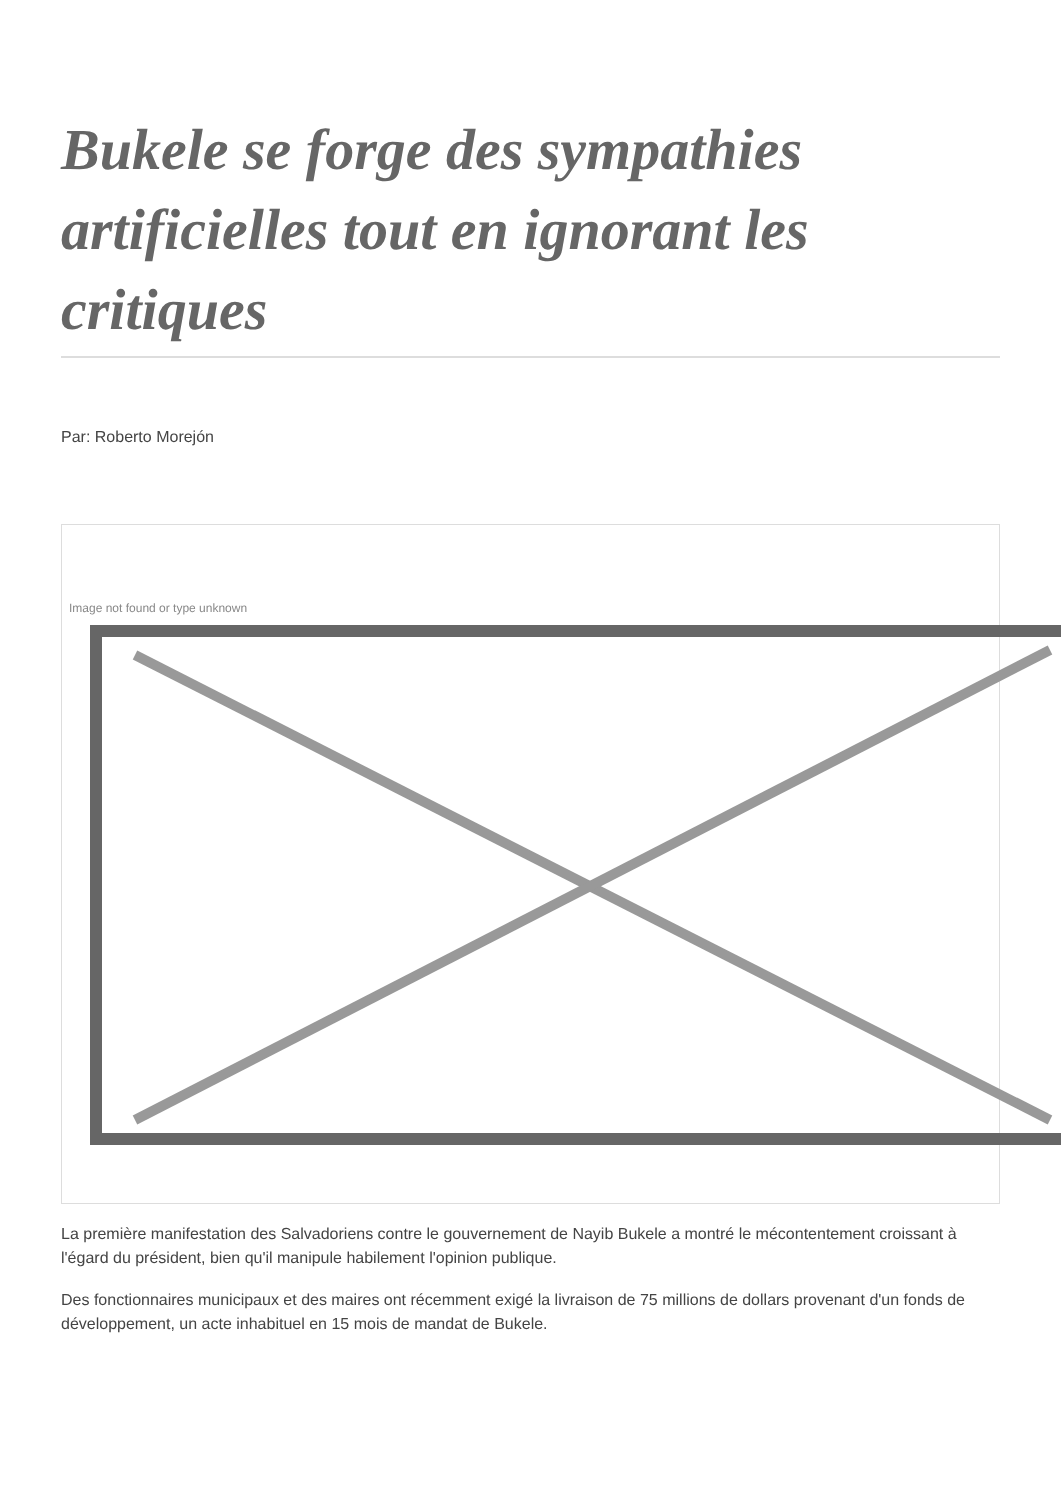Bukele se forge des sympathies artificielles tout en ignorant les critiques
Par: Roberto Morejón
Image not found or type unknown
La première manifestation des Salvadoriens contre le gouvernement de Nayib Bukele a montré le mécontentement croissant à l'égard du président, bien qu'il manipule habilement l'opinion publique.
Des fonctionnaires municipaux et des maires ont récemment exigé la livraison de 75 millions de dollars provenant d'un fonds de développement, un acte inhabituel en 15 mois de mandat de Bukele.